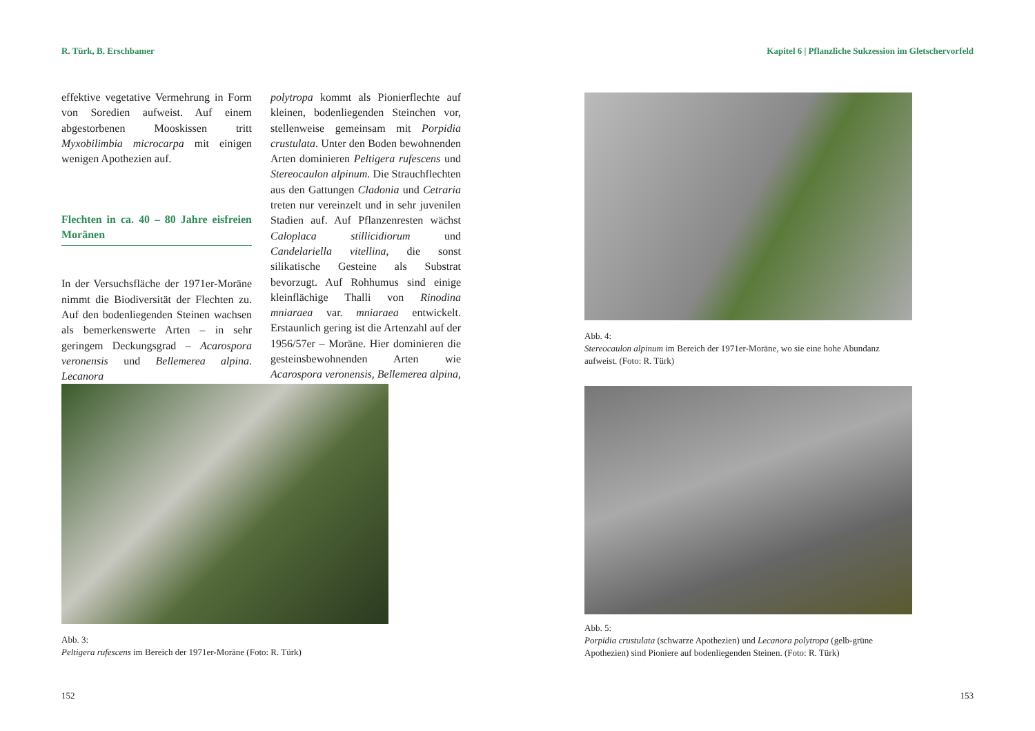R. Türk, B. Erschbamer
effektive vegetative Vermehrung in Form von Soredien aufweist. Auf einem abgestorbenen Mooskissen tritt Myxobilimbia microcarpa mit einigen wenigen Apothezien auf.
Flechten in ca. 40 – 80 Jahre eisfreien Moränen
In der Versuchsfläche der 1971er-Moräne nimmt die Biodiversität der Flechten zu. Auf den bodenliegenden Steinen wachsen als bemerkenswerte Arten – in sehr geringem Deckungsgrad – Acarospora veronensis und Bellemerea alpina. Lecanora
polytropa kommt als Pionierflechte auf kleinen, bodenliegenden Steinchen vor, stellenweise gemeinsam mit Porpidia crustulata. Unter den Boden bewohnenden Arten dominieren Peltigera rufescens und Stereocaulon alpinum. Die Strauchflechten aus den Gattungen Cladonia und Cetraria treten nur vereinzelt und in sehr juvenilen Stadien auf. Auf Pflanzenresten wächst Caloplaca stillicidiorum und Candelariella vitellina, die sonst silikatische Gesteine als Substrat bevorzugt. Auf Rohhumus sind einige kleinflächige Thalli von Rinodina mniaraea var. mniaraea entwickelt. Erstaunlich gering ist die Artenzahl auf der 1956/57er – Moräne. Hier dominieren die gesteinsbewohnenden Arten wie Acarospora veronensis, Bellemerea alpina,
Abb. 3:
Peltigera rufescens im Bereich der 1971er-Moräne (Foto: R. Türk)
152
Kapitel 6 | Pflanzliche Sukzession im Gletschervorfeld
Abb. 4:
Stereocaulon alpinum im Bereich der 1971er-Moräne, wo sie eine hohe Abundanz aufweist. (Foto: R. Türk)
Abb. 5:
Porpidia crustulata (schwarze Apothezien) und Lecanora polytropa (gelb-grüne Apothezien) sind Pioniere auf bodenliegenden Steinen. (Foto: R. Türk)
153